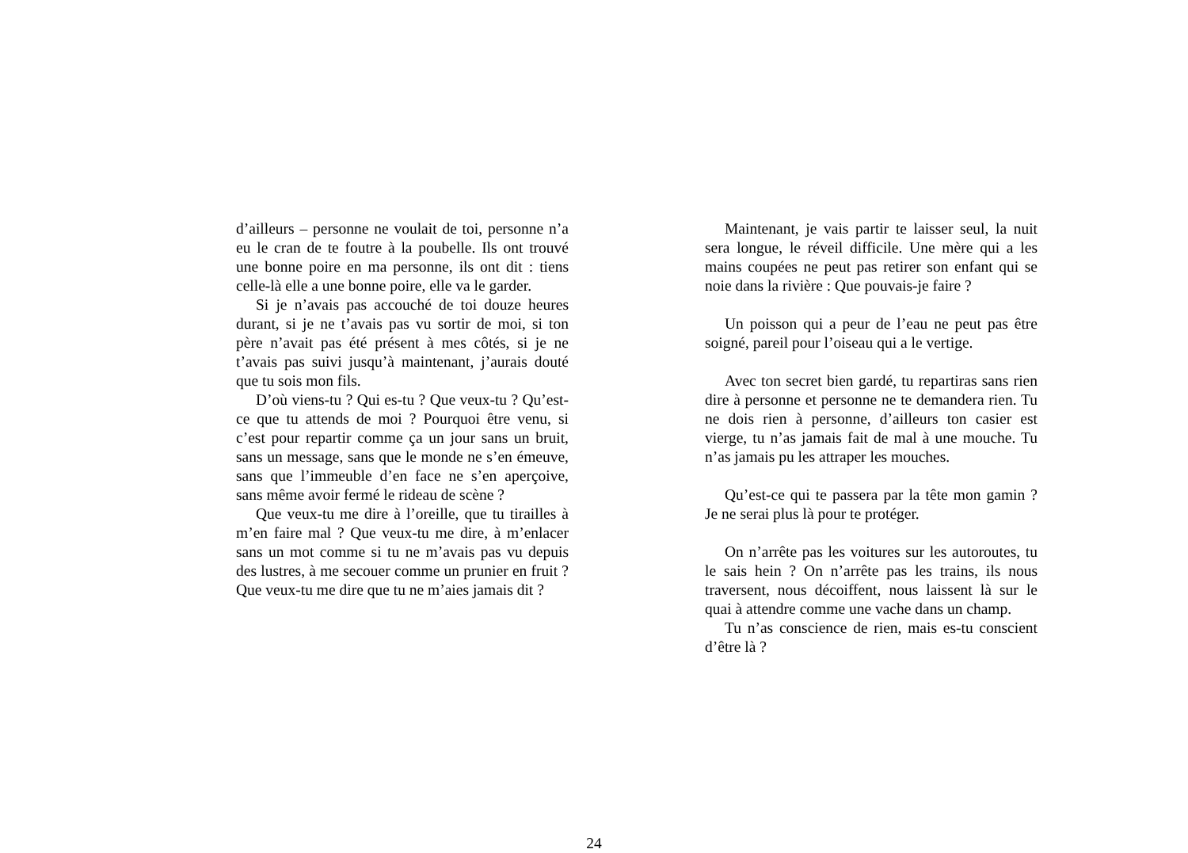d’ailleurs – personne ne voulait de toi, personne n’a eu le cran de te foutre à la poubelle. Ils ont trouvé une bonne poire en ma personne, ils ont dit : tiens celle-là elle a une bonne poire, elle va le garder.
Si je n’avais pas accouché de toi douze heures durant, si je ne t’avais pas vu sortir de moi, si ton père n’avait pas été présent à mes côtés, si je ne t’avais pas suivi jusqu’à maintenant, j’aurais douté que tu sois mon fils.
D’où viens-tu ? Qui es-tu ? Que veux-tu ? Qu’est-ce que tu attends de moi ? Pourquoi être venu, si c’est pour repartir comme ça un jour sans un bruit, sans un message, sans que le monde ne s’en émeuve, sans que l’immeuble d’en face ne s’en aperçoive, sans même avoir fermé le rideau de scène ?
Que veux-tu me dire à l’oreille, que tu tirailles à m’en faire mal ? Que veux-tu me dire, à m’enlacer sans un mot comme si tu ne m’avais pas vu depuis des lustres, à me secouer comme un prunier en fruit ? Que veux-tu me dire que tu ne m’aies jamais dit ?
Maintenant, je vais partir te laisser seul, la nuit sera longue, le réveil difficile. Une mère qui a les mains coupées ne peut pas retirer son enfant qui se noie dans la rivière : Que pouvais-je faire ?
Un poisson qui a peur de l’eau ne peut pas être soigné, pareil pour l’oiseau qui a le vertige.
Avec ton secret bien gardé, tu repartiras sans rien dire à personne et personne ne te demandera rien. Tu ne dois rien à personne, d’ailleurs ton casier est vierge, tu n’as jamais fait de mal à une mouche. Tu n’as jamais pu les attraper les mouches.
Qu’est-ce qui te passera par la tête mon gamin ? Je ne serai plus là pour te protéger.
On n’arrête pas les voitures sur les autoroutes, tu le sais hein ? On n’arrête pas les trains, ils nous traversent, nous décoiffent, nous laissent là sur le quai à attendre comme une vache dans un champ.
Tu n’as conscience de rien, mais es-tu conscient d’être là ?
24